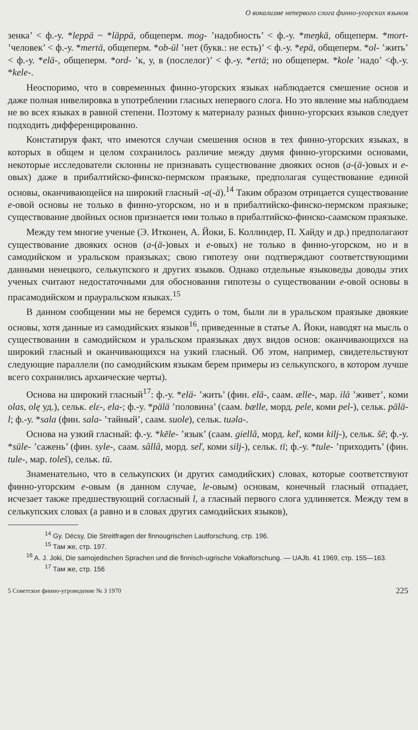О вокализме непервого слога финно-угорских языков
зенка’ < ф.-у. *leppä ~ *läppä, общеперм. mog- ’надобность’ < ф.-у. *meŋkä, общеперм. *mort- ’человек’ < ф.-у. *mertä, общеперм. *ob-ül ’нет (букв.: не есть)’ < ф.-у. *epä, общеперм. *ol- ’жить’ < ф.-у. *elä-, общеперм. *ord- ’к, у, в (послелог)’ < ф.-у. *ertä; но общеперм. *kole ’надо’ <ф.-у. *kele-.
Неоспоримо, что в современных финно-угорских языках наблюдается смешение основ и даже полная нивелировка в употреблении гласных непервого слога. Но это явление мы наблюдаем не во всех языках в равной степени. Поэтому к материалу разных финно-угорских языков следует подходить дифференцированно.
Констатируя факт, что имеются случаи смешения основ в тех финно-угорских языках, в которых в общем и целом сохранилось различие между двумя финно-угорскими основами, некоторые исследователи склонны не признавать существование двояких основ (а-(ä-)овых и е-овых) даже в прибалтийско-финско-пермском праязыке, предполагая существование единой основы, оканчивающейся на широкий гласный -a(-ä).<sup>14</sup> Таким образом отрицается существование е-овой основы не только в финно-угорском, но и в прибалтийско-финско-пермском праязыке; существование двойных основ признается ими только в прибалтийско-финско-саамском праязыке.
Между тем многие ученые (Э. Итконен, А. Йоки, Б. Коллиндер, П. Хайду и др.) предполагают существование двояких основ (а-(ä-)овых и е-овых) не только в финно-угорском, но и в самодийском и уральском праязыках; свою гипотезу они подтверждают соответствующими данными ненецкого, селькупского и других языков. Однако отдельные языковеды доводы этих ученых считают недостаточными для обоснования гипотезы о существовании е-овой основы в прасамодийском и прауральском языках.<sup>15</sup>
В данном сообщении мы не беремся судить о том, были ли в уральском праязыке двоякие основы, хотя данные из самодийских языков<sup>16</sup>, приведенные в статье А. Йоки, наводят на мысль о существовании в самодийском и уральском праязыках двух видов основ: оканчивающихся на широкий гласный и оканчивающихся на узкий гласный. Об этом, например, свидетельствуют следующие параллели (по самодийским языкам берем примеры из селькупского, в котором лучше всего сохранились архаические черты).
Основа на широкий гласный<sup>17</sup>: ф.-у. *elä- ’жить’ (фин. elä-, саам. ælle-, мар. ilä ’живет’, коми olas, olę уд.), сельк. elɛ-, ela-; ф.-у. *pälä ’половина’ (саам. bælle, морд. pele, коми pel-), сельк. pälä-l; ф.-у. *sala (фин. sala- ’тайный’, саам. suole), сельк. tuəla-.
Основа на узкий гласный: ф.-у. *kēle- ’язык’ (саам. giellâ, морд. keľ, коми kilj-), сельк. šē; ф.-у. *süle- ’сажень’ (фин. syle-, саам. sâllâ, морд. seľ, коми silj-), сельк. tī; ф.-у. *tule- ’приходить’ (фин. tule-, мар. toleš), сельк. tū.
Знаменательно, что в селькупских (и других самодийских) словах, которые соответствуют финно-угорским е-овым (в данном случае, le-овым) основам, конечный гласный отпадает, исчезает также предшествующий согласный l, а гласный первого слога удлиняется. Между тем в селькупских словах (а равно и в словах других самодийских языков),
<sup>14</sup> Gy. Décsy, Die Streitfragen der finnougrischen Lautforschung, стр. 196.
<sup>15</sup> Там же, стр. 197.
<sup>16</sup> A. J. Joki, Die samojedischen Sprachen und die finnisch-ugrische Vokalforschung. — UAJb. 41 1969, стр. 155—163.
<sup>17</sup> Там же, стр. 156
5 Советское финно-угроведение № 3 1970 225